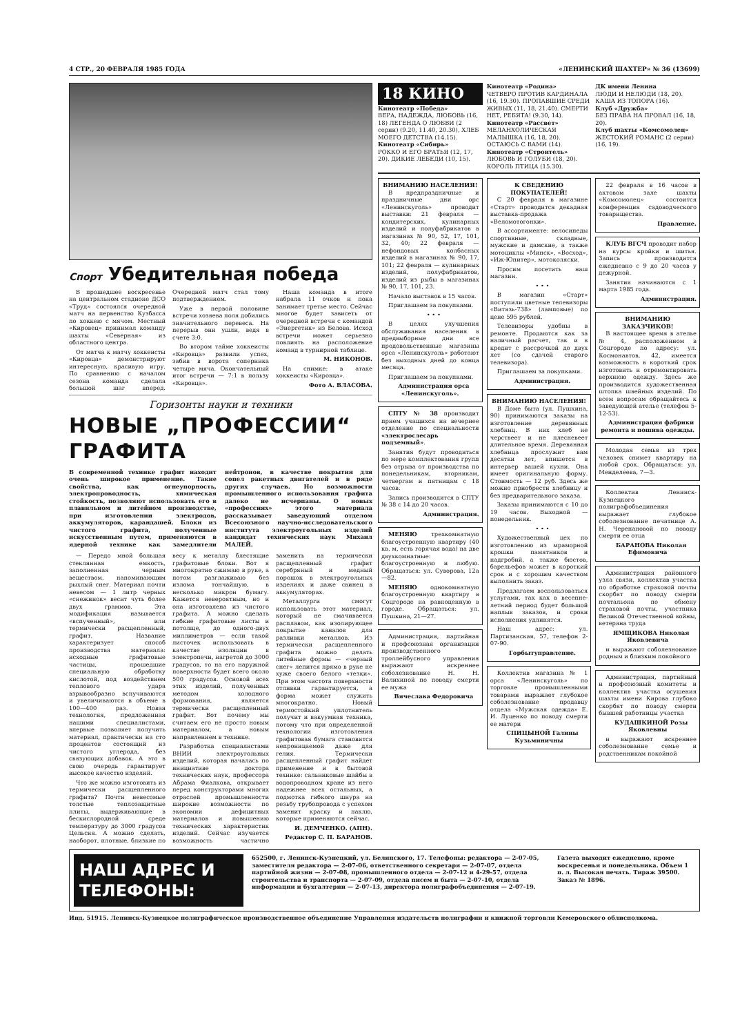4 СТР., 20 ФЕВРАЛЯ 1985 ГОДА «ЛЕНИНСКИЙ ШАХТЕР» № 36 (13699)
Спорт Убедительная победа
В прошедшее воскресенье на центральном стадионе ДСО «Труд» состоялся очередной матч на первенство Кузбасса по хоккею с мячом. Местный «Кировец» принимал команду шахты «Северная» из областного центра.
От матча к матчу хоккеисты «Кировца» демонстрируют интересную, красивую игру. По сравнению с началом сезона команда сделала большой шаг вперед. Очередной матч стал тому подтверждением.
Уже в первой половине встречи хозяева поля добились значительного перевеса. На перерыв они ушли, ведя в счете 3:0.
Во втором тайме хоккеисты «Кировца» развили успех, забив в ворота соперника четыре мяча. Окончательный итог встречи — 7:1 в пользу «Кировца».
Наша команда в итоге набрала 11 очков и пока занимает третье место. Сейчас многое будет зависеть от очередной встречи с командой «Энергетик» из Белова. Исход встречи может серьезно повлиять на расположение команд в турнирной таблице.
М. НИКОНОВ.
На снимке: в атаке хоккеисты «Кировца».
Фото А. ВЛАСОВА.
Горизонты науки и техники
НОВЫЕ „ПРОФЕССИИ“ ГРАФИТА
В современной технике графит находит очень широкое применение. Такие свойства, как огнеупорность, электропроводность, химическая стойкость, позволяют использовать его в плавильном и литейном производстве, при изготовлении электродов, аккумуляторов, карандашей. Блоки из чистого графита, полученные искусственным путем, применяются в ядерной технике как замедлители нейтронов, в качестве покрытия для сопел ракетных двигателей и в ряде других случаев. Но возможности промышленного использования графита далеко не исчерпаны. О новых «профессиях» этого материала рассказывает заведующий отделом Всесоюзного научно-исследовательского института электроугольных изделий кандидат технических наук Михаил МАЛЕЙ.
— Передо мной большая стеклянная емкость, заполненная черным веществом, напоминающим рыхлый снег. Материал почти невесом — 1 литр черных «снежинок» весит чуть более двух граммов. Эта модификация называется «вспученный», или термически расщепленный, графит. Название характеризует способ производства материала: исходные графитовые частицы, прошедшие специальную обработку кислотой, под воздействием теплового удара взрывообразно вспучиваются и увеличиваются в объеме в 100—400 раз. Новая технология, предложенная нашими специалистами, впервые позволяет получить материал, практически на сто процентов состоящий из чистого углерода, без связующих добавок. А это в свою очередь гарантирует высокое качество изделий.
Что же можно изготовить из термически расщепленного графита? Почти невесомые толстые теплозащитные плиты, выдерживающие в бескислородной среде температуру до 3000 градусов Цельсия. А можно сделать, наоборот, плотные, близкие по весу к металлу блестящие графитовые блоки. Вот я многократно сжимаю в руке, а потом разглаживаю без излома тончайшую, в несколько микрон бумагу. Кажется невероятным, но и она изготовлена из чистого графита. А можно сделать гибкие графитовые листы и потолще, до одного-двух миллиметров — если такой листочек использовать в качестве изоляции в электропечи, нагретой до 3000 градусов, то на его наружной поверхности будет всего около 500 градусов. Основой всех этих изделий, полученных методом холодного формования, является термически расщепленный графит. Вот почему мы считаем его не просто новым материалом, а новым направлением в технике.
Разработка специалистами ВНИИ электроугольных изделий, которая началась по инициативе доктора технических наук, профессора Абрама Фиалкова, открывает перед конструкторами многих отраслей промышленности широкие возможности по экономии дефицитных материалов и повышению технических характеристик изделий. Сейчас изучается возможность частично заменить на термически расщепленный графит серебряный и медный порошок в электроугольных изделиях и даже свинец в аккумуляторах.
Металлурги смогут использовать этот материал, который не смачивается расплавом, как изолирующее покрытие каналов для разливки металлов. Из термически расщепленного графита можно делать литейные формы — «черный снег» лепится прямо в руке не хуже своего белого «тезки». При этом чистота поверхности отливки гарантируется, а форма может служить многократно. Новый термостойкий уплотнитель получит и вакуумная техника, потому что при определенной технологии изготовления графитовая бумага становится непроницаемой даже для гелия. Термически расщепленный графит найдет применение и в бытовой технике: сальниковые шайбы в водопроводном кране из него надежнее всех остальных, а подмотка гибкого шнура на резьбу трубопровода с успехом заменит краску и паклю, которые применяются сейчас.
И. ДЕМЧЕНКО. (АПН).
Редактор С. П. БАРАНОВ.
18 КИНО
Кинотеатр «Победа»
ВЕРА, НАДЕЖДА, ЛЮБОВЬ (16, 18) ЛЕГЕНДА О ЛЮБВИ (2 серии) (9.20, 11.40, 20.30), ХЛЕБ МОЕГО ДЕТСТВА (14.15).
Кинотеатр «Сибирь»
РОККО И ЕГО БРАТЬЯ (12, 17, 20). ДИКИЕ ЛЕБЕДИ (10, 15).
Кинотеатр «Родина»
ЧЕТВЕРО ПРОТИВ КАРДИНАЛА (16, 19.30). ПРОПАВШИЕ СРЕДИ ЖИВЫХ (11, 18, 21.40). СМЕРТИ НЕТ, РЕБЯТА! (9.30, 14).
Кинотеатр «Рассвет»
МЕЛАНХОЛИЧЕСКАЯ МАЛЫШКА (16, 18, 20). ОСТАЮСЬ С ВАМИ (14).
Кинотеатр «Строитель»
ЛЮБОВЬ И ГОЛУБИ (18, 20). КОРОЛЬ ПТИЦА (15.30).
ДК имени Ленина
ЛЮДИ И НЕЛЮДИ (18, 20). КАША ИЗ ТОПОРА (16).
Клуб «Дружба»
БЕЗ ПРАВА НА ПРОВАЛ (16, 18, 20).
Клуб шахты «Комсомолец»
ЖЕСТОКИЙ РОМАНС (2 серии) (16, 19).
ВНИМАНИЮ НАСЕЛЕНИЯ!
В предпраздничные и праздничные дни орс «Ленинскуголь» проводит выставки: 21 февраля — кондитерских, кулинарных изделий и полуфабрикатов в магазинах № 90, 52, 17, 101, 32, 40; 22 февраля — нефондовых колбасных изделий в магазинах № 90, 17, 101; 22 февраля — кулинарных изделий, полуфабрикатов, изделий из рыбы в магазинах № 90, 17, 101, 23.
Начало выставок в 15 часов.
Приглашаем за покупками.
• • •
В целях улучшения обслуживания населения в предвыборные дни все продовольственные магазины орса «Ленинскуголь» работают без выходных дней до конца месяца.
Приглашаем за покупками.
Администрация орса «Ленинскуголь».
СПТУ № 38 производит прием учащихся на вечернее отделение по специальности «электрослесарь подземный».
Занятия будут проводиться по мере комплектования групп без отрыва от производства по понедельникам, вторникам, четвергам и пятницам с 18 часов.
Запись производится в СПТУ № 38 с 14 до 20 часов.
Администрация.
МЕНЯЮ трехкомнатную благоустроенную квартиру (40 кв. м, есть горячая вода) на две двухкомнатные: благоустроенную и любую. Обращаться: ул. Суворова, 12а—82.
МЕНЯЮ однокомнатную благоустроенную квартиру в Соцгороде на равноценную в городе. Обращаться: ул. Пушкина, 21—27.
Администрация, партийная и профсоюзная организации производственного троллейбусного управления выражают искреннее соболезнование Н. Н. Валихиной по поводу смерти ее мужа
Вячеслава Федоровича
К СВЕДЕНИЮ ПОКУПАТЕЛЕЙ!
С 20 февраля в магазине «Старт» проводится декадная выставка-продажа «Веломотогонки».
В ассортименте: велосипеды спортивные, складные, мужские и дамские, а также мотоциклы «Минск», «Восход», «Иж-Юпитер», мотоколяски.
Просим посетить наш магазин.
• • •
В магазин «Старт» поступили цветные телевизоры «Витязь-738» (ламповые) по цене 595 рублей.
Телевизоры удобны в ремонте. Продаются как за наличный расчет, так и в кредит с рассрочкой до двух лет (со сдачей старого телевизора).
Приглашаем за покупками.
Администрация.
ВНИМАНИЮ НАСЕЛЕНИЯ!
В Доме быта (ул. Пушкина, 90) принимаются заказы на изготовление деревянных хлебниц. В них хлеб не черствеет и не плесневеет длительное время. Деревянная хлебница прослужит вам десятки лет, впишется в интерьер вашей кухни. Она имеет оригинальную форму. Стоимость — 12 руб. Здесь же можно приобрести хлебницу и без предварительного заказа.
Заказы принимаются с 10 до 19 часов. Выходной — понедельник.
• • •
Художественный цех по изготовлению из мраморной крошки памятников и надгробий, а также бюстов, барельефов может в короткий срок и с хорошим качеством выполнить заказ.
Предлагаем воспользоваться услугами, так как в весенне-летний период будет большой наплыв заказов, и сроки исполнения удлинятся.
Наш адрес: ул. Партизанская, 57, телефон 2-07-90.
Горбытуправление.
Коллектив магазина № 1 орса «Ленинскуголь» по торговле промышленными товарами выражает глубокое соболезнование продавцу отдела «Мужская одежда» Е. И. Луценко по поводу смерти ее матери
СПИЦЫНОЙ Галины Кузьминичны
22 февраля в 16 часов в актовом зале шахты «Комсомолец» состоится конференция садоводческого товарищества.
Правление.
КЛУБ ВГСЧ проводит набор на курсы кройки и шитья. Запись производится ежедневно с 9 до 20 часов у дежурной.
Занятия начинаются с 1 марта 1985 года.
Администрация.
ВНИМАНИЮ ЗАКАЗЧИКОВ!
В настоящее время в ателье № 4, расположенном в Соцгороде по адресу: ул. Космонавтов, 42, имеется возможность в короткий срок изготовить и отремонтировать верхнюю одежду. Здесь же производится художественная штопка швейных изделий. По всем вопросам обращайтесь к заведующей ателье (телефон 5-12-53).
Администрация фабрики ремонта и пошива одежды.
Молодая семья из трех человек снимет квартиру на любой срок. Обращаться: ул. Менделеева, 7—3.
Коллектив Ленинск-Кузнецкого полиграфобъединения выражает глубокое соболезнование печатнице А. Н. Черепановой по поводу смерти ее отца
БАРАНОВА Николая Ефимовича
Администрация районного узла связи, коллектив участка по обработке страховой почты скорбят по поводу смерти почтальона по обмену страховой почты, участника Великой Отечественной войны, ветерана труда
ЯМЩИКОВА Николая Яковлевича
и выражают соболезнование родным и близким покойного
Администрация, партийный и профсоюзный комитеты и коллектив участка осушения шахты имени Кирова глубоко скорбят по поводу смерти бывшей работницы участка
КУДАШКИНОЙ Розы Яковлевны
и выражают искреннее соболезнование семье и родственникам покойной
НАШ АДРЕС И ТЕЛЕФОНЫ:
652500, г. Ленинск-Кузнецкий, ул. Белинского, 17. Телефоны: редактора — 2-07-05, заместителя редактора — 2-07-06, ответственного секретаря — 2-07-07, отдела партийной жизни — 2-07-08, промышленного отдела — 2-07-12 и 4-29-57, отдела строительства и транспорта — 2-07-09, отдела писем и быта — 2-07-10, отдела информации и бухгалтерии — 2-07-13, директора полиграфобъединения — 2-07-19.
Газета выходит ежедневно, кроме воскресенья и понедельника. Объем 1 п. л. Высокая печать. Тираж 39500. Заказ № 1896.
Инд. 51915. Ленинск-Кузнецкое полиграфическое производственное объединение Управления издательств полиграфии и книжной торговли Кемеровского облисполкома.